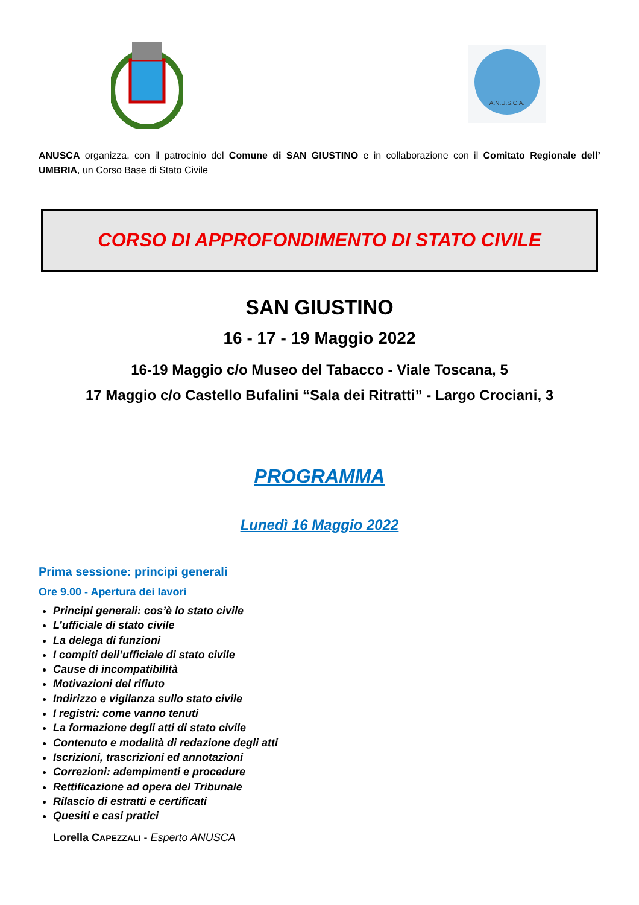A.N.U.S.C.A.
ANUSCA organizza, con il patrocinio del Comune di SAN GIUSTINO e in collaborazione con il Comitato Regionale dell’ UMBRIA, un Corso Base di Stato Civile
CORSO DI APPROFONDIMENTO DI STATO CIVILE
SAN GIUSTINO
16 - 17 - 19 Maggio 2022
16-19 Maggio c/o Museo del Tabacco - Viale Toscana, 5
17 Maggio c/o Castello Bufalini “Sala dei Ritratti” - Largo Crociani, 3
PROGRAMMA
Lunedì 16 Maggio 2022
Prima sessione: principi generali
Ore 9.00 - Apertura dei lavori
Principi generali: cos’è lo stato civile
L’ufficiale di stato civile
La delega di funzioni
I compiti dell’ufficiale di stato civile
Cause di incompatibilità
Motivazioni del rifiuto
Indirizzo e vigilanza sullo stato civile
I registri: come vanno tenuti
La formazione degli atti di stato civile
Contenuto e modalità di redazione degli atti
Iscrizioni, trascrizioni ed annotazioni
Correzioni: adempimenti e procedure
Rettificazione ad opera del Tribunale
Rilascio di estratti e certificati
Quesiti e casi pratici
Lorella CAPEZZALI - Esperto ANUSCA